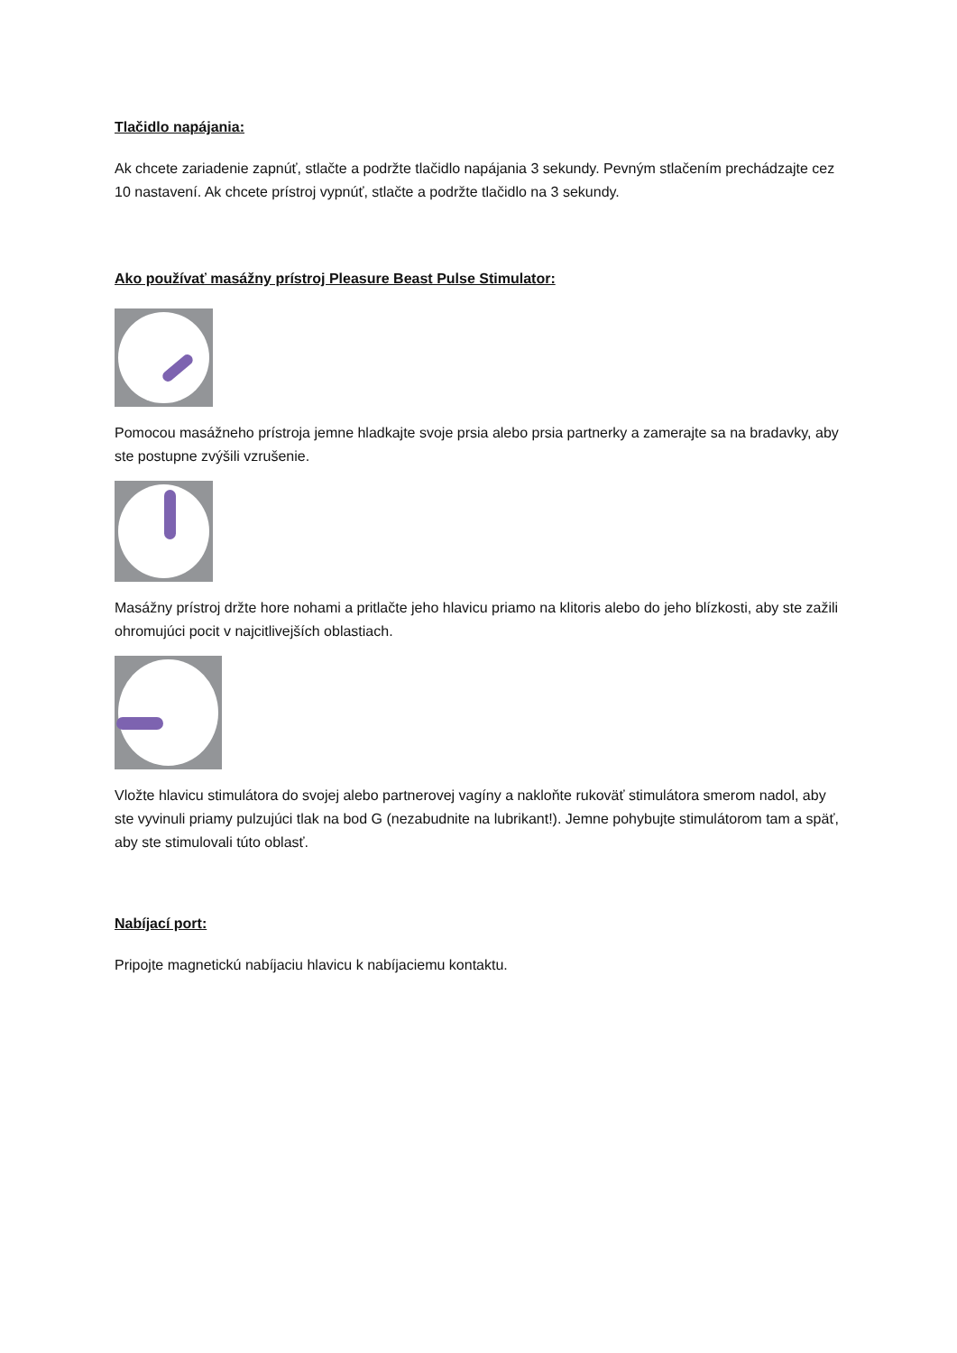Tlačidlo napájania:
Ak chcete zariadenie zapnúť, stlačte a podržte tlačidlo napájania 3 sekundy. Pevným stlačením prechádzajte cez 10 nastavení. Ak chcete prístroj vypnúť, stlačte a podržte tlačidlo na 3 sekundy.
Ako používať masážny prístroj Pleasure Beast Pulse Stimulator:
Pomocou masážneho prístroja jemne hladkajte svoje prsia alebo prsia partnerky a zamerajte sa na bradavky, aby ste postupne zvýšili vzrušenie.
Masážny prístroj držte hore nohami a pritlačte jeho hlavicu priamo na klitoris alebo do jeho blízkosti, aby ste zažili ohromujúci pocit v najcitlivejších oblastiach.
Vložte hlavicu stimulátora do svojej alebo partnerovej vagíny a nakloňte rukoväť stimulátora smerom nadol, aby ste vyvinuli priamy pulzujúci tlak na bod G (nezabudnite na lubrikant!). Jemne pohybujte stimulátorom tam a späť, aby ste stimulovali túto oblasť.
Nabíjací port:
Pripojte magnetickú nabíjaciu hlavicu k nabíjaciemu kontaktu.